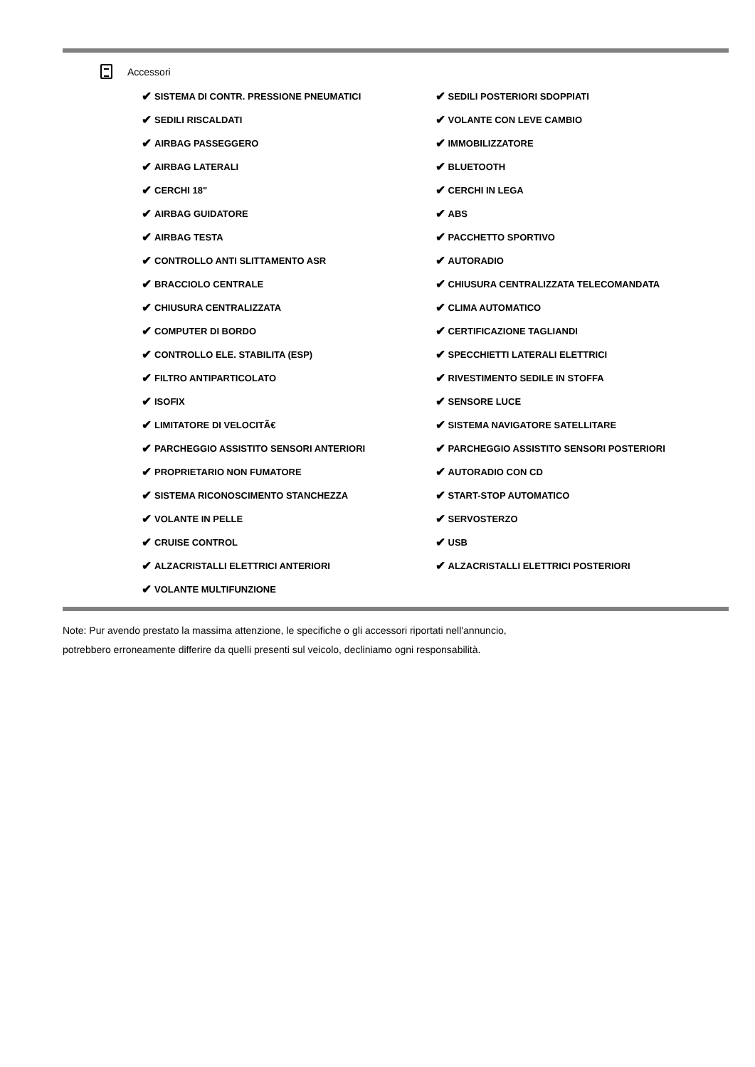Accessori
✔ SISTEMA DI CONTR. PRESSIONE PNEUMATICI
✔ SEDILI RISCALDATI
✔ AIRBAG PASSEGGERO
✔ AIRBAG LATERALI
✔ CERCHI 18"
✔ AIRBAG GUIDATORE
✔ AIRBAG TESTA
✔ CONTROLLO ANTI SLITTAMENTO ASR
✔ BRACCIOLO CENTRALE
✔ CHIUSURA CENTRALIZZATA
✔ COMPUTER DI BORDO
✔ CONTROLLO ELE. STABILITA (ESP)
✔ FILTRO ANTIPARTICOLATO
✔ ISOFIX
✔ LIMITATORE DI VELOCITÃ€
✔ PARCHEGGIO ASSISTITO SENSORI ANTERIORI
✔ PROPRIETARIO NON FUMATORE
✔ SISTEMA RICONOSCIMENTO STANCHEZZA
✔ VOLANTE IN PELLE
✔ CRUISE CONTROL
✔ ALZACRISTALLI ELETTRICI ANTERIORI
✔ VOLANTE MULTIFUNZIONE
✔ SEDILI POSTERIORI SDOPPIATI
✔ VOLANTE CON LEVE CAMBIO
✔ IMMOBILIZZATORE
✔ BLUETOOTH
✔ CERCHI IN LEGA
✔ ABS
✔ PACCHETTO SPORTIVO
✔ AUTORADIO
✔ CHIUSURA CENTRALIZZATA TELECOMANDATA
✔ CLIMA AUTOMATICO
✔ CERTIFICAZIONE TAGLIANDI
✔ SPECCHIETTI LATERALI ELETTRICI
✔ RIVESTIMENTO SEDILE IN STOFFA
✔ SENSORE LUCE
✔ SISTEMA NAVIGATORE SATELLITARE
✔ PARCHEGGIO ASSISTITO SENSORI POSTERIORI
✔ AUTORADIO CON CD
✔ START-STOP AUTOMATICO
✔ SERVOSTERZO
✔ USB
✔ ALZACRISTALLI ELETTRICI POSTERIORI
Note: Pur avendo prestato la massima attenzione, le specifiche o gli accessori riportati nell'annuncio,
potrebbero erroneamente differire da quelli presenti sul veicolo, decliniamo ogni responsabilità.